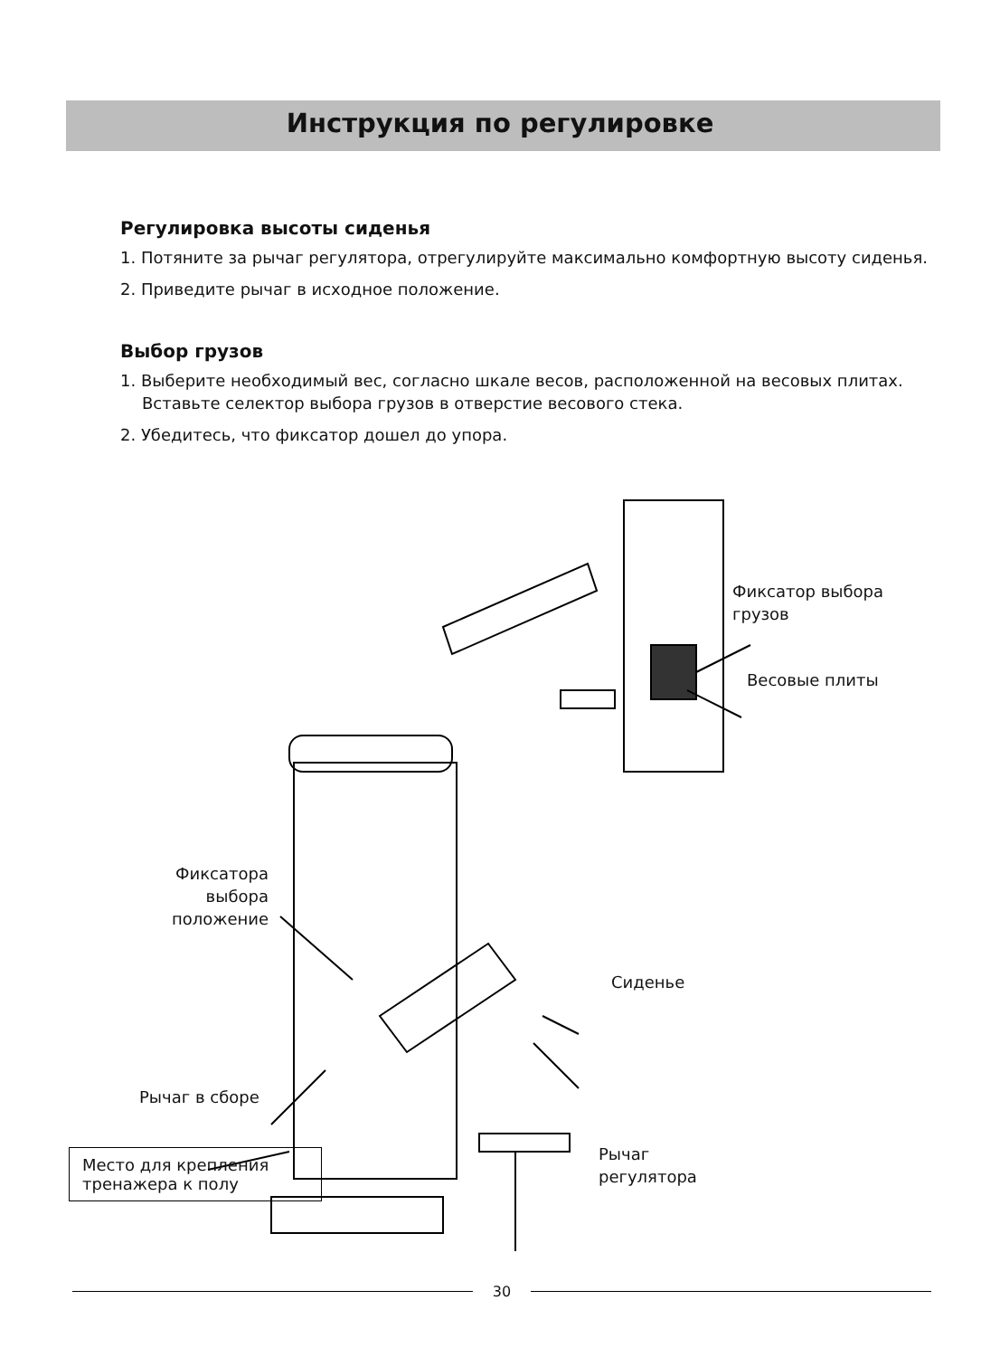Инструкция по регулировке
Регулировка высоты сиденья
1. Потяните за рычаг регулятора, отрегулируйте максимально комфортную высоту сиденья.
2. Приведите рычаг в исходное положение.
Выбор грузов
1. Выберите необходимый вес, согласно шкале весов, расположенной на весовых плитах. Вставьте селектор выбора грузов в отверстие весового стека.
2. Убедитесь, что фиксатор дошел до упора.
Фиксатор выбора
грузов
Весовые плиты
Фиксатора
выбора
положение
Сиденье
Рычаг в сборе
Рычаг
регулятора
Место для крепления
тренажера к полу
30